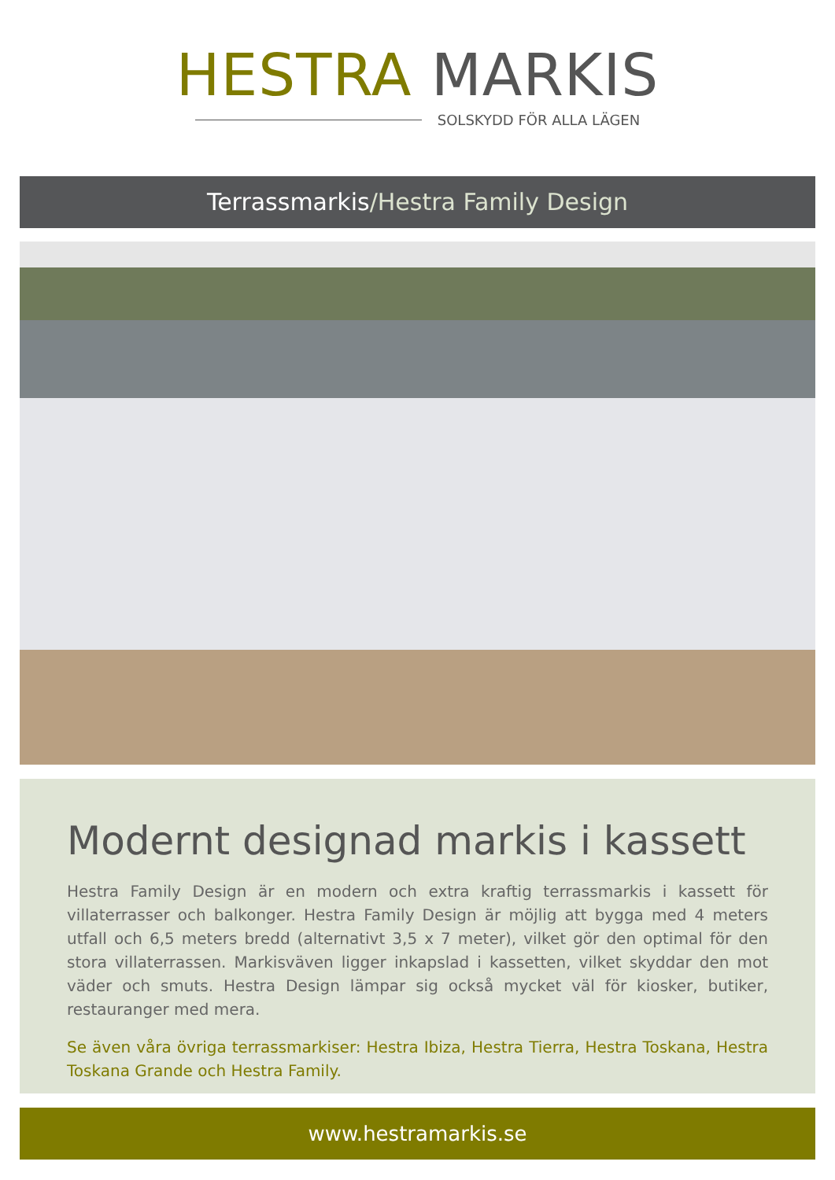HESTRA MARKIS
SOLSKYDD FÖR ALLA LÄGEN
Terrassmarkis/Hestra Family Design
Modernt designad markis i kassett
Hestra Family Design är en modern och extra kraftig terrassmarkis i kassett för villaterrasser och balkonger. Hestra Family Design är möjlig att bygga med 4 meters utfall och 6,5 meters bredd (alternativt 3,5 x 7 meter), vilket gör den optimal för den stora villaterrassen. Markisväven ligger inkapslad i kassetten, vilket skyddar den mot väder och smuts. Hestra Design lämpar sig också mycket väl för kiosker, butiker, restauranger med mera.
Se även våra övriga terrassmarkiser: Hestra Ibiza, Hestra Tierra, Hestra Toskana, Hestra Toskana Grande och Hestra Family.
www.hestramarkis.se